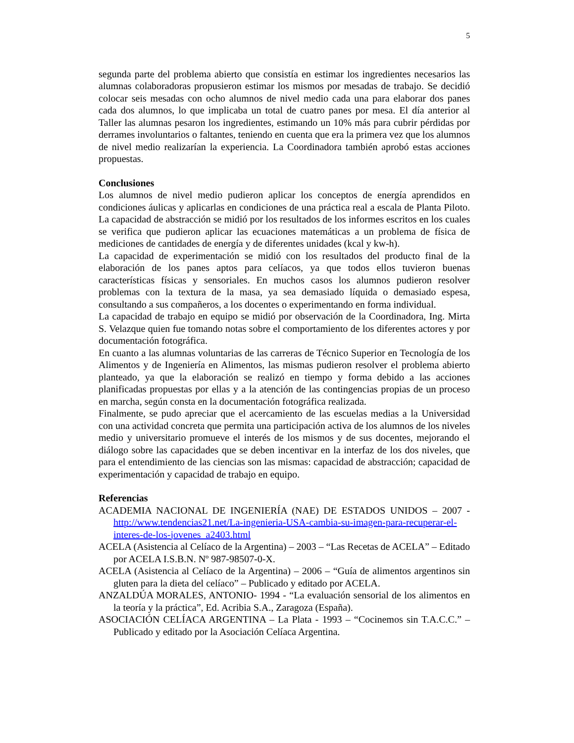5
segunda parte del problema abierto que consistía en estimar los ingredientes necesarios las alumnas colaboradoras propusieron estimar los mismos por mesadas de trabajo. Se decidió colocar seis mesadas con ocho alumnos de nivel medio cada una para elaborar dos panes cada dos alumnos, lo que implicaba un total de cuatro panes por mesa. El día anterior al Taller las alumnas pesaron los ingredientes, estimando un 10% más para cubrir pérdidas por derrames involuntarios o faltantes, teniendo en cuenta que era la primera vez que los alumnos de nivel medio realizarían la experiencia. La Coordinadora también aprobó estas acciones propuestas.
Conclusiones
Los alumnos de nivel medio pudieron aplicar los conceptos de energía aprendidos en condiciones áulicas y aplicarlas en condiciones de una práctica real a escala de Planta Piloto. La capacidad de abstracción se midió por los resultados de los informes escritos en los cuales se verifica que pudieron aplicar las ecuaciones matemáticas a un problema de física de mediciones de cantidades de energía y de diferentes unidades (kcal y kw-h).
La capacidad de experimentación se midió con los resultados del producto final de la elaboración de los panes aptos para celíacos, ya que todos ellos tuvieron buenas características físicas y sensoriales. En muchos casos los alumnos pudieron resolver problemas con la textura de la masa, ya sea demasiado líquida o demasiado espesa, consultando a sus compañeros, a los docentes o experimentando en forma individual.
La capacidad de trabajo en equipo se midió por observación de la Coordinadora, Ing. Mirta S. Velazque quien fue tomando notas sobre el comportamiento de los diferentes actores y por documentación fotográfica.
En cuanto a las alumnas voluntarias de las carreras de Técnico Superior en Tecnología de los Alimentos y de Ingeniería en Alimentos, las mismas pudieron resolver el problema abierto planteado, ya que la elaboración se realizó en tiempo y forma debido a las acciones planificadas propuestas por ellas y a la atención de las contingencias propias de un proceso en marcha, según consta en la documentación fotográfica realizada.
Finalmente, se pudo apreciar que el acercamiento de las escuelas medias a la Universidad con una actividad concreta que permita una participación activa de los alumnos de los niveles medio y universitario promueve el interés de los mismos y de sus docentes, mejorando el diálogo sobre las capacidades que se deben incentivar en la interfaz de los dos niveles, que para el entendimiento de las ciencias son las mismas: capacidad de abstracción; capacidad de experimentación y capacidad de trabajo en equipo.
Referencias
ACADEMIA NACIONAL DE INGENIERÍA (NAE) DE ESTADOS UNIDOS – 2007 - http://www.tendencias21.net/La-ingenieria-USA-cambia-su-imagen-para-recuperar-el-interes-de-los-jovenes_a2403.html
ACELA (Asistencia al Celíaco de la Argentina) – 2003 – “Las Recetas de ACELA” – Editado por ACELA I.S.B.N. Nº 987-98507-0-X.
ACELA (Asistencia al Celíaco de la Argentina) – 2006 – “Guía de alimentos argentinos sin gluten para la dieta del celíaco” – Publicado y editado por ACELA.
ANZALDÚA MORALES, ANTONIO- 1994 - “La evaluación sensorial de los alimentos en la teoría y la práctica”, Ed. Acribia S.A., Zaragoza (España).
ASOCIACIÓN CELÍACA ARGENTINA – La Plata - 1993 – “Cocinemos sin T.A.C.C.” – Publicado y editado por la Asociación Celíaca Argentina.